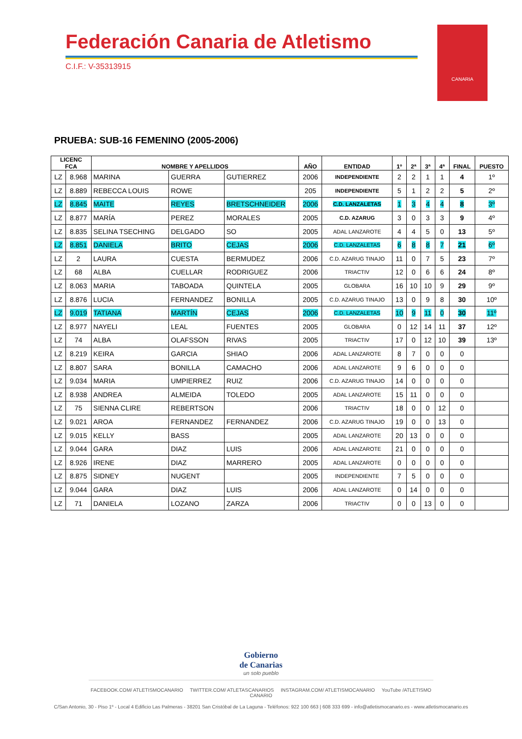Federación Canaria de Atletismo
C.I.F.: V-35313915
CANARIA
PRUEBA: SUB-16 FEMENINO (2005-2006)
| LICENC FCA | | NOMBRE Y APELLIDOS | | | AÑO | ENTIDAD | 1º | 2ª | 3ª | 4ª | FINAL | PUESTO |
| --- | --- | --- | --- | --- | --- | --- | --- | --- | --- | --- | --- | --- |
| LZ | 8.968 | MARINA | GUERRA | GUTIERREZ | 2006 | INDEPENDIENTE | 2 | 2 | 1 | 1 | 4 | 1º |
| LZ | 8.889 | REBECCA LOUIS | ROWE | | 205 | INDEPENDIENTE | 5 | 1 | 2 | 2 | 5 | 2º |
| LZ | 8.845 | MAITE | REYES | BRETSCHNEIDER | 2006 | C.D. LANZALETAS | 1 | 3 | 4 | 4 | 8 | 3º |
| LZ | 8.877 | MARÍA | PEREZ | MORALES | 2005 | C.D. AZARUG | 3 | 0 | 3 | 3 | 9 | 4º |
| LZ | 8.835 | SELINA TSECHING | DELGADO | SO | 2005 | ADAL LANZAROTE | 4 | 4 | 5 | 0 | 13 | 5º |
| LZ | 8.851 | DANIELA | BRITO | CEJAS | 2006 | C.D. LANZALETAS | 6 | 8 | 8 | 7 | 21 | 6º |
| LZ | 2 | LAURA | CUESTA | BERMUDEZ | 2006 | C.D. AZARUG TINAJO | 11 | 0 | 7 | 5 | 23 | 7º |
| LZ | 68 | ALBA | CUELLAR | RODRIGUEZ | 2006 | TRIACTIV | 12 | 0 | 6 | 6 | 24 | 8º |
| LZ | 8.063 | MARIA | TABOADA | QUINTELA | 2005 | GLOBARA | 16 | 10 | 10 | 9 | 29 | 9º |
| LZ | 8.876 | LUCIA | FERNANDEZ | BONILLA | 2005 | C.D. AZARUG TINAJO | 13 | 0 | 9 | 8 | 30 | 10º |
| LZ | 9.019 | TATIANA | MARTÍN | CEJAS | 2006 | C.D. LANZALETAS | 10 | 9 | 11 | 0 | 30 | 11º |
| LZ | 8.977 | NAYELI | LEAL | FUENTES | 2005 | GLOBARA | 0 | 12 | 14 | 11 | 37 | 12º |
| LZ | 74 | ALBA | OLAFSSON | RIVAS | 2005 | TRIACTIV | 17 | 0 | 12 | 10 | 39 | 13º |
| LZ | 8.219 | KEIRA | GARCIA | SHIAO | 2006 | ADAL LANZAROTE | 8 | 7 | 0 | 0 | 0 | |
| LZ | 8.807 | SARA | BONILLA | CAMACHO | 2006 | ADAL LANZAROTE | 9 | 6 | 0 | 0 | 0 | |
| LZ | 9.034 | MARIA | UMPIERREZ | RUIZ | 2006 | C.D. AZARUG TINAJO | 14 | 0 | 0 | 0 | 0 | |
| LZ | 8.938 | ANDREA | ALMEIDA | TOLEDO | 2005 | ADAL LANZAROTE | 15 | 11 | 0 | 0 | 0 | |
| LZ | 75 | SIENNA CLIRE | REBERTSON | | 2006 | TRIACTIV | 18 | 0 | 0 | 12 | 0 | |
| LZ | 9.021 | AROA | FERNANDEZ | FERNANDEZ | 2006 | C.D. AZARUG TINAJO | 19 | 0 | 0 | 13 | 0 | |
| LZ | 9.015 | KELLY | BASS | | 2005 | ADAL LANZAROTE | 20 | 13 | 0 | 0 | 0 | |
| LZ | 9.044 | GARA | DIAZ | LUIS | 2006 | ADAL LANZAROTE | 21 | 0 | 0 | 0 | 0 | |
| LZ | 8.926 | IRENE | DIAZ | MARRERO | 2005 | ADAL LANZAROTE | 0 | 0 | 0 | 0 | 0 | |
| LZ | 8.875 | SIDNEY | NUGENT | | 2005 | INDEPENDIENTE | 7 | 5 | 0 | 0 | 0 | |
| LZ | 9.044 | GARA | DIAZ | LUIS | 2006 | ADAL LANZAROTE | 0 | 14 | 0 | 0 | 0 | |
| LZ | 71 | DANIELA | LOZANO | ZARZA | 2006 | TRIACTIV | 0 | 0 | 13 | 0 | 0 | |
Gobierno
de Canarias
un solo pueblo
FACEBOOK.COM/ ATLETISMOCANARIO TWITTER.COM/ ATLETASCANARIOS INSTAGRAM.COM/ ATLETISMOCANARIO YouTube /ATLETISMO CANARIO
C/San Antonio, 30 - Piso 1º - Local 4 Edificio Las Palmeras - 38201 San Cristóbal de La Laguna - Teléfonos: 922 100 663 | 608 333 699 - info@atletismocanario.es - www.atletismocanario.es